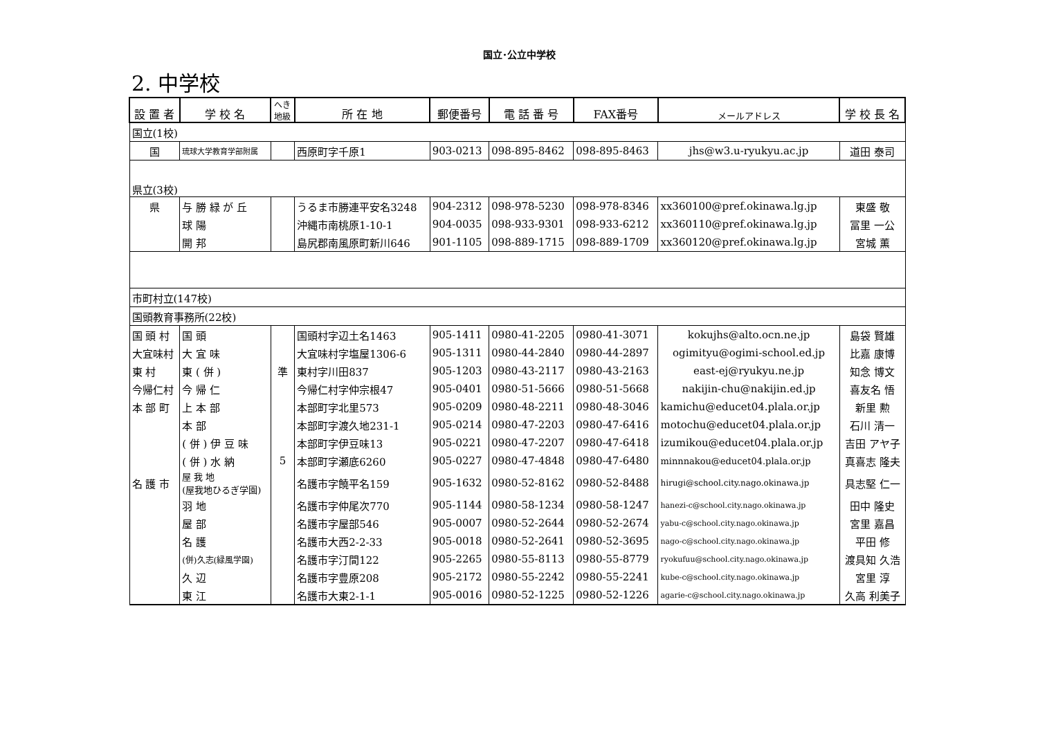国立･公立中学校
2. 中学校
| 設 置 者 | 学 校 名 | へき 地級 | 所 在 地 | 郵便番号 | 電 話 番 号 | FAX番号 | メールアドレス | 学 校 長 名 |
| --- | --- | --- | --- | --- | --- | --- | --- | --- |
| 国立(1校) | | | | | | | | |
| 国 | 琉球大学教育学部附属 | | 西原町字千原1 | 903-0213 | 098-895-8462 | 098-895-8463 | jhs@w3.u-ryukyu.ac.jp | 道田 泰司 |
| 県立(3校) | | | | | | | | |
| 県 | 与 勝 緑 が 丘 | | うるま市勝連平安名3248 | 904-2312 | 098-978-5230 | 098-978-8346 | xx360100@pref.okinawa.lg.jp | 東盛 敬 |
| | 球 陽 | | 沖縄市南桃原1-10-1 | 904-0035 | 098-933-9301 | 098-933-6212 | xx360110@pref.okinawa.lg.jp | 冨里 一公 |
| | 開 邦 | | 島尻郡南風原町新川646 | 901-1105 | 098-889-1715 | 098-889-1709 | xx360120@pref.okinawa.lg.jp | 宮城 薫 |
| 市町村立(147校) | | | | | | | | |
| 国頭教育事務所(22校) | | | | | | | | |
| 国 頭 村 | 国 頭 | | 国頭村字辺土名1463 | 905-1411 | 0980-41-2205 | 0980-41-3071 | kokujhs@alto.ocn.ne.jp | 島袋 賢雄 |
| 大宜味村 | 大 宜 味 | | 大宜味村字塩屋1306-6 | 905-1311 | 0980-44-2840 | 0980-44-2897 | ogimityu@ogimi-school.ed.jp | 比嘉 康博 |
| 東 村 | 東 ( 併 ) | 準 | 東村字川田837 | 905-1203 | 0980-43-2117 | 0980-43-2163 | east-ej@ryukyu.ne.jp | 知念 博文 |
| 今帰仁村 | 今 帰 仁 | | 今帰仁村字仲宗根47 | 905-0401 | 0980-51-5666 | 0980-51-5668 | nakijin-chu@nakijin.ed.jp | 喜友名 悟 |
| 本 部 町 | 上 本 部 | | 本部町字北里573 | 905-0209 | 0980-48-2211 | 0980-48-3046 | kamichu@educet04.plala.or.jp | 新里 勲 |
| | 本 部 | | 本部町字渡久地231-1 | 905-0214 | 0980-47-2203 | 0980-47-6416 | motochu@educet04.plala.or.jp | 石川 清一 |
| | ( 併 ) 伊 豆 味 | | 本部町字伊豆味13 | 905-0221 | 0980-47-2207 | 0980-47-6418 | izumikou@educet04.plala.or.jp | 吉田 アヤ子 |
| | ( 併 ) 水 納 | 5 | 本部町字瀬底6260 | 905-0227 | 0980-47-4848 | 0980-47-6480 | minnnakou@educet04.plala.or.jp | 真喜志 隆夫 |
| 名 護 市 | 屋 我 地 (屋我地ひるぎ学園) | | 名護市字饒平名159 | 905-1632 | 0980-52-8162 | 0980-52-8488 | hirugi@school.city.nago.okinawa.jp | 具志堅 仁一 |
| | 羽 地 | | 名護市字仲尾次770 | 905-1144 | 0980-58-1234 | 0980-58-1247 | hanezi-c@school.city.nago.okinawa.jp | 田中 隆史 |
| | 屋 部 | | 名護市字屋部546 | 905-0007 | 0980-52-2644 | 0980-52-2674 | yabu-c@school.city.nago.okinawa.jp | 宮里 嘉昌 |
| | 名 護 | | 名護市大西2-2-33 | 905-0018 | 0980-52-2641 | 0980-52-3695 | nago-c@school.city.nago.okinawa.jp | 平田 修 |
| | (併)久志(緑風学園) | | 名護市字汀間122 | 905-2265 | 0980-55-8113 | 0980-55-8779 | ryokufuu@school.city.nago.okinawa.jp | 渡具知 久浩 |
| | 久 辺 | | 名護市字豊原208 | 905-2172 | 0980-55-2242 | 0980-55-2241 | kube-c@school.city.nago.okinawa.jp | 宮里 淳 |
| | 東 江 | | 名護市大東2-1-1 | 905-0016 | 0980-52-1225 | 0980-52-1226 | agarie-c@school.city.nago.okinawa.jp | 久高 利美子 |